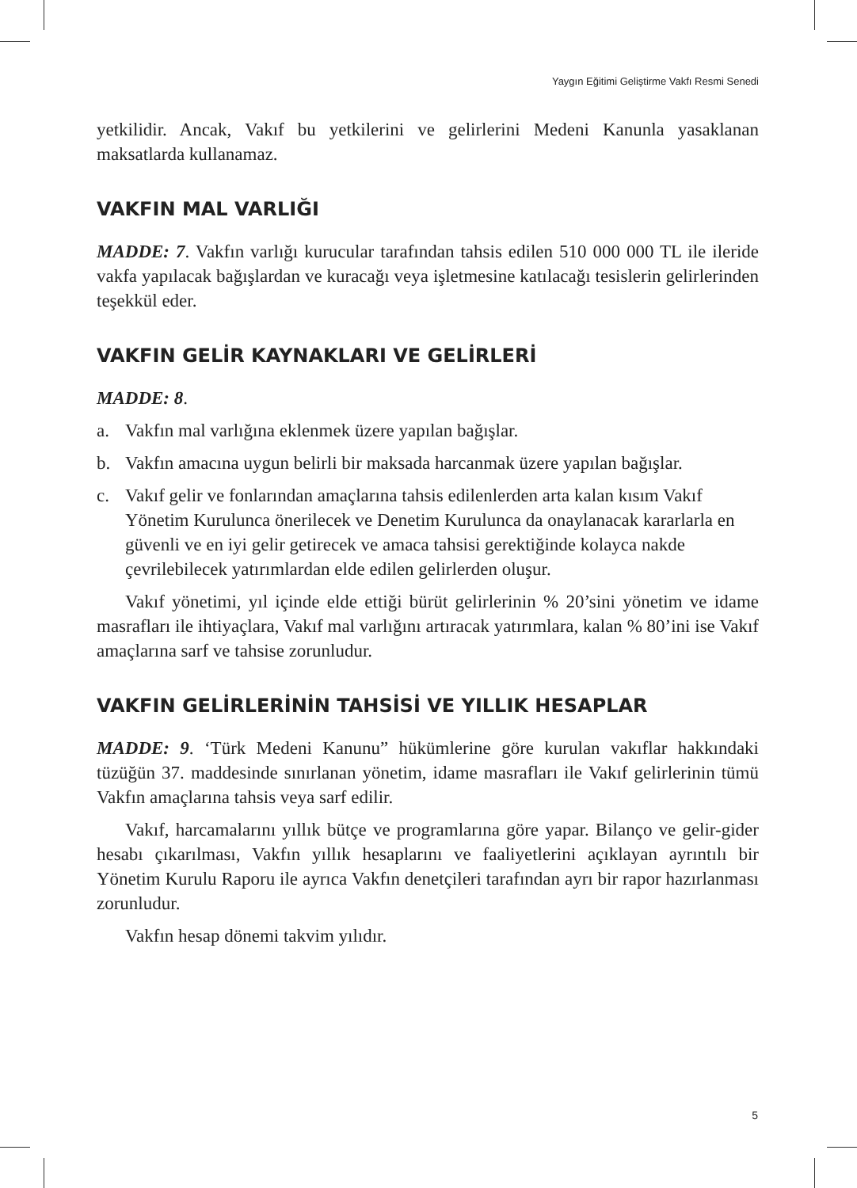Yaygın Eğitimi Geliştirme Vakfı Resmi Senedi
yetkilidir. Ancak, Vakıf bu yetkilerini ve gelirlerini Medeni Kanunla yasaklanan maksatlarda kullanamaz.
VAKFIN MAL VARLIĞI
MADDE: 7. Vakfın varlığı kurucular tarafından tahsis edilen 510 000 000 TL ile ileride vakfa yapılacak bağışlardan ve kuracağı veya işletmesine katılacağı tesislerin gelirlerinden teşekkül eder.
VAKFIN GELİR KAYNAKLARI VE GELİRLERİ
MADDE: 8.
a. Vakfın mal varlığına eklenmek üzere yapılan bağışlar.
b. Vakfın amacına uygun belirli bir maksada harcanmak üzere yapılan bağışlar.
c. Vakıf gelir ve fonlarından amaçlarına tahsis edilenlerden arta kalan kısım Vakıf Yönetim Kurulunca önerilecek ve Denetim Kurulunca da onaylanacak kararlarla en güvenli ve en iyi gelir getirecek ve amaca tahsisi gerektiğinde kolayca nakde çevrilebilecek yatırımlardan elde edilen gelirlerden oluşur.
Vakıf yönetimi, yıl içinde elde ettiği bürüt gelirlerinin % 20’sini yönetim ve idame masrafları ile ihtiyaçlara, Vakıf mal varlığını artıracak yatırımlara, kalan % 80’ini ise Vakıf amaçlarına sarf ve tahsise zorunludur.
VAKFIN GELİRLERİNİN TAHSİSİ VE YILLIK HESAPLAR
MADDE: 9. ‘Türk Medeni Kanunu” hükümlerine göre kurulan vakıflar hakkındaki tüzüğün 37. maddesinde sınırlanan yönetim, idame masrafları ile Vakıf gelirlerinin tümü Vakfın amaçlarına tahsis veya sarf edilir.
Vakıf, harcamalarını yıllık bütçe ve programlarına göre yapar. Bilanço ve gelir-gider hesabı çıkarılması, Vakfın yıllık hesaplarını ve faaliyetlerini açıklayan ayrıntılı bir Yönetim Kurulu Raporu ile ayrıca Vakfın denetçileri tarafından ayrı bir rapor hazırlanması zorunludur.
Vakfın hesap dönemi takvim yılıdır.
5